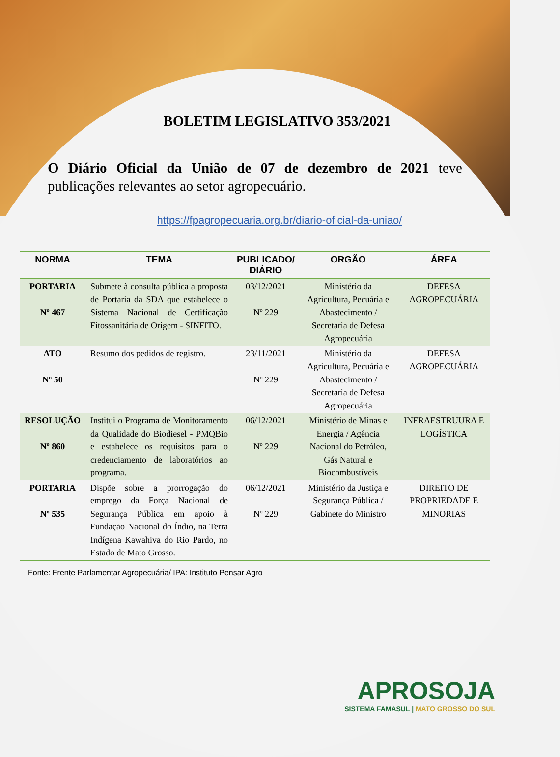BOLETIM LEGISLATIVO 353/2021
O Diário Oficial da União de 07 de dezembro de 2021 teve publicações relevantes ao setor agropecuário.
https://fpagropecuaria.org.br/diario-oficial-da-uniao/
| NORMA | TEMA | PUBLICADO/ DIÁRIO | ORGÃO | ÁREA |
| --- | --- | --- | --- | --- |
| PORTARIA Nº 467 | Submete à consulta pública a proposta de Portaria da SDA que estabelece o Sistema Nacional de Certificação Fitossanitária de Origem - SINFITO. | 03/12/2021 Nº 229 | Ministério da Agricultura, Pecuária e Abastecimento / Secretaria de Defesa Agropecuária | DEFESA AGROPECUÁRIA |
| ATO Nº 50 | Resumo dos pedidos de registro. | 23/11/2021 Nº 229 | Ministério da Agricultura, Pecuária e Abastecimento / Secretaria de Defesa Agropecuária | DEFESA AGROPECUÁRIA |
| RESOLUÇÃO Nº 860 | Institui o Programa de Monitoramento da Qualidade do Biodiesel - PMQBio e estabelece os requisitos para o credenciamento de laboratórios ao programa. | 06/12/2021 Nº 229 | Ministério de Minas e Energia / Agência Nacional do Petróleo, Gás Natural e Biocombustíveis | INFRAESTRUURA E LOGÍSTICA |
| PORTARIA Nº 535 | Dispõe sobre a prorrogação do emprego da Força Nacional de Segurança Pública em apoio à Fundação Nacional do Índio, na Terra Indígena Kawahiva do Rio Pardo, no Estado de Mato Grosso. | 06/12/2021 Nº 229 | Ministério da Justiça e Segurança Pública / Gabinete do Ministro | DIREITO DE PROPRIEDADE E MINORIAS |
Fonte: Frente Parlamentar Agropecuária/ IPA: Instituto Pensar Agro
APROSOJA
SISTEMA FAMASUL | MATO GROSSO DO SUL